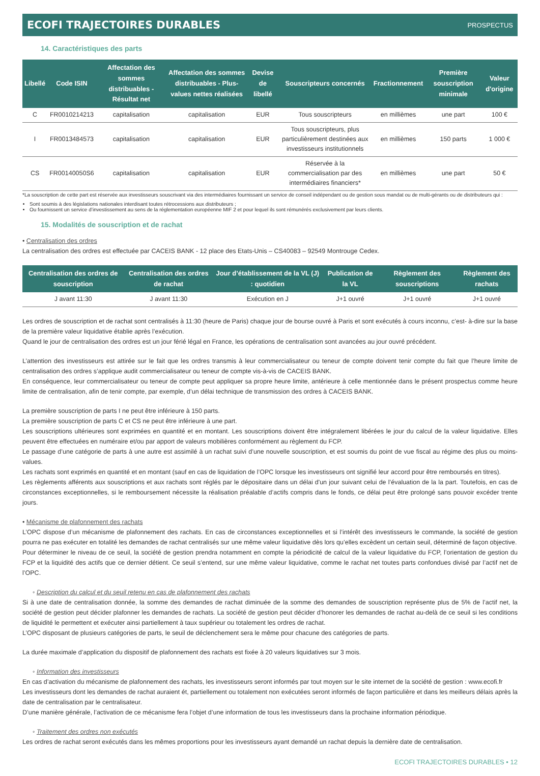ECOFI TRAJECTOIRES DURABLES PROSPECTUS
14. Caractéristiques des parts
| Libellé | Code ISIN | Affectation des sommes distribuables - Résultat net | Affectation des sommes distribuables - Plus-values nettes réalisées | Devise de libellé | Souscripteurs concernés | Fractionnement | Première souscription minimale | Valeur d'origine |
| --- | --- | --- | --- | --- | --- | --- | --- | --- |
| C | FR0010214213 | capitalisation | capitalisation | EUR | Tous souscripteurs | en millièmes | une part | 100 € |
| I | FR0013484573 | capitalisation | capitalisation | EUR | Tous souscripteurs, plus particulièrement destinées aux investisseurs institutionnels | en millièmes | 150 parts | 1 000 € |
| CS | FR00140050S6 | capitalisation | capitalisation | EUR | Réservée à la commercialisation par des intermédiaires financiers* | en millièmes | une part | 50 € |
*La souscription de cette part est réservée aux investisseurs souscrivant via des intermédiaires fournissant un service de conseil indépendant ou de gestion sous mandat ou de multi-gérants ou de distributeurs qui :
Sont soumis à des législations nationales interdisant toutes rétrocessions aux distributeurs ;
Ou fournissent un service d’investissement au sens de la réglementation européenne MIF 2 et pour lequel ils sont rémunérés exclusivement par leurs clients.
15. Modalités de souscription et de rachat
• Centralisation des ordres
La centralisation des ordres est effectuée par CACEIS BANK - 12 place des Etats-Unis – CS40083 – 92549 Montrouge Cedex.
| Centralisation des ordres de souscription | Centralisation des ordres de rachat | Jour d’établissement de la VL (J) : quotidien | Publication de la VL | Règlement des souscriptions | Règlement des rachats |
| --- | --- | --- | --- | --- | --- |
| J avant 11:30 | J avant 11:30 | Exécution en J | J+1 ouvré | J+1 ouvré | J+1 ouvré |
Les ordres de souscription et de rachat sont centralisés à 11:30 (heure de Paris) chaque jour de bourse ouvré à Paris et sont exécutés à cours inconnu, c’est- à-dire sur la base de la première valeur liquidative établie après l’exécution.
Quand le jour de centralisation des ordres est un jour férié légal en France, les opérations de centralisation sont avancées au jour ouvré précédent.
L’attention des investisseurs est attirée sur le fait que les ordres transmis à leur commercialisateur ou teneur de compte doivent tenir compte du fait que l’heure limite de centralisation des ordres s’applique audit commercialisateur ou teneur de compte vis-à-vis de CACEIS BANK.
En conséquence, leur commercialisateur ou teneur de compte peut appliquer sa propre heure limite, antérieure à celle mentionnée dans le présent prospectus comme heure limite de centralisation, afin de tenir compte, par exemple, d’un délai technique de transmission des ordres à CACEIS BANK.
La première souscription de parts I ne peut être inférieure à 150 parts.
La première souscription de parts C et CS ne peut être inférieure à une part.
Les souscriptions ultérieures sont exprimées en quantité et en montant. Les souscriptions doivent être intégralement libérées le jour du calcul de la valeur liquidative. Elles peuvent être effectuées en numéraire et/ou par apport de valeurs mobilières conformément au règlement du FCP.
Le passage d’une catégorie de parts à une autre est assimilé à un rachat suivi d’une nouvelle souscription, et est soumis du point de vue fiscal au régime des plus ou moins-values.
Les rachats sont exprimés en quantité et en montant (sauf en cas de liquidation de l’OPC lorsque les investisseurs ont signifié leur accord pour être remboursés en titres).
Les règlements afférents aux souscriptions et aux rachats sont réglés par le dépositaire dans un délai d'un jour suivant celui de l’évaluation de la la part. Toutefois, en cas de circonstances exceptionnelles, si le remboursement nécessite la réalisation préalable d’actifs compris dans le fonds, ce délai peut être prolongé sans pouvoir excéder trente jours.
• Mécanisme de plafonnement des rachats
L’OPC dispose d’un mécanisme de plafonnement des rachats. En cas de circonstances exceptionnelles et si l’intérêt des investisseurs le commande, la société de gestion pourra ne pas exécuter en totalité les demandes de rachat centralisés sur une même valeur liquidative dès lors qu’elles excèdent un certain seuil, déterminé de façon objective.
Pour déterminer le niveau de ce seuil, la société de gestion prendra notamment en compte la périodicité de calcul de la valeur liquidative du FCP, l’orientation de gestion du FCP et la liquidité des actifs que ce dernier détient. Ce seuil s’entend, sur une même valeur liquidative, comme le rachat net toutes parts confondues divisé par l’actif net de l’OPC.
◦ Description du calcul et du seuil retenu en cas de plafonnement des rachats
Si à une date de centralisation donnée, la somme des demandes de rachat diminuée de la somme des demandes de souscription représente plus de 5% de l’actif net, la société de gestion peut décider plafonner les demandes de rachats. La société de gestion peut décider d’honorer les demandes de rachat au-delà de ce seuil si les conditions de liquidité le permettent et exécuter ainsi partiellement à taux supérieur ou totalement les ordres de rachat.
L’OPC disposant de plusieurs catégories de parts, le seuil de déclenchement sera le même pour chacune des catégories de parts.
La durée maximale d’application du dispositif de plafonnement des rachats est fixée à 20 valeurs liquidatives sur 3 mois.
◦ Information des investisseurs
En cas d’activation du mécanisme de plafonnement des rachats, les investisseurs seront informés par tout moyen sur le site internet de la société de gestion : www.ecofi.fr
Les investisseurs dont les demandes de rachat auraient ét, partiellement ou totalement non exécutées seront informés de façon particulière et dans les meilleurs délais après la date de centralisation par le centralisateur.
D’une manière générale, l’activation de ce mécanisme fera l’objet d’une information de tous les investisseurs dans la prochaine information périodique.
◦ Traitement des ordres non exécutés
Les ordres de rachat seront exécutés dans les mêmes proportions pour les investisseurs ayant demandé un rachat depuis la dernière date de centralisation.
ECOFI TRAJECTOIRES DURABLES • 12